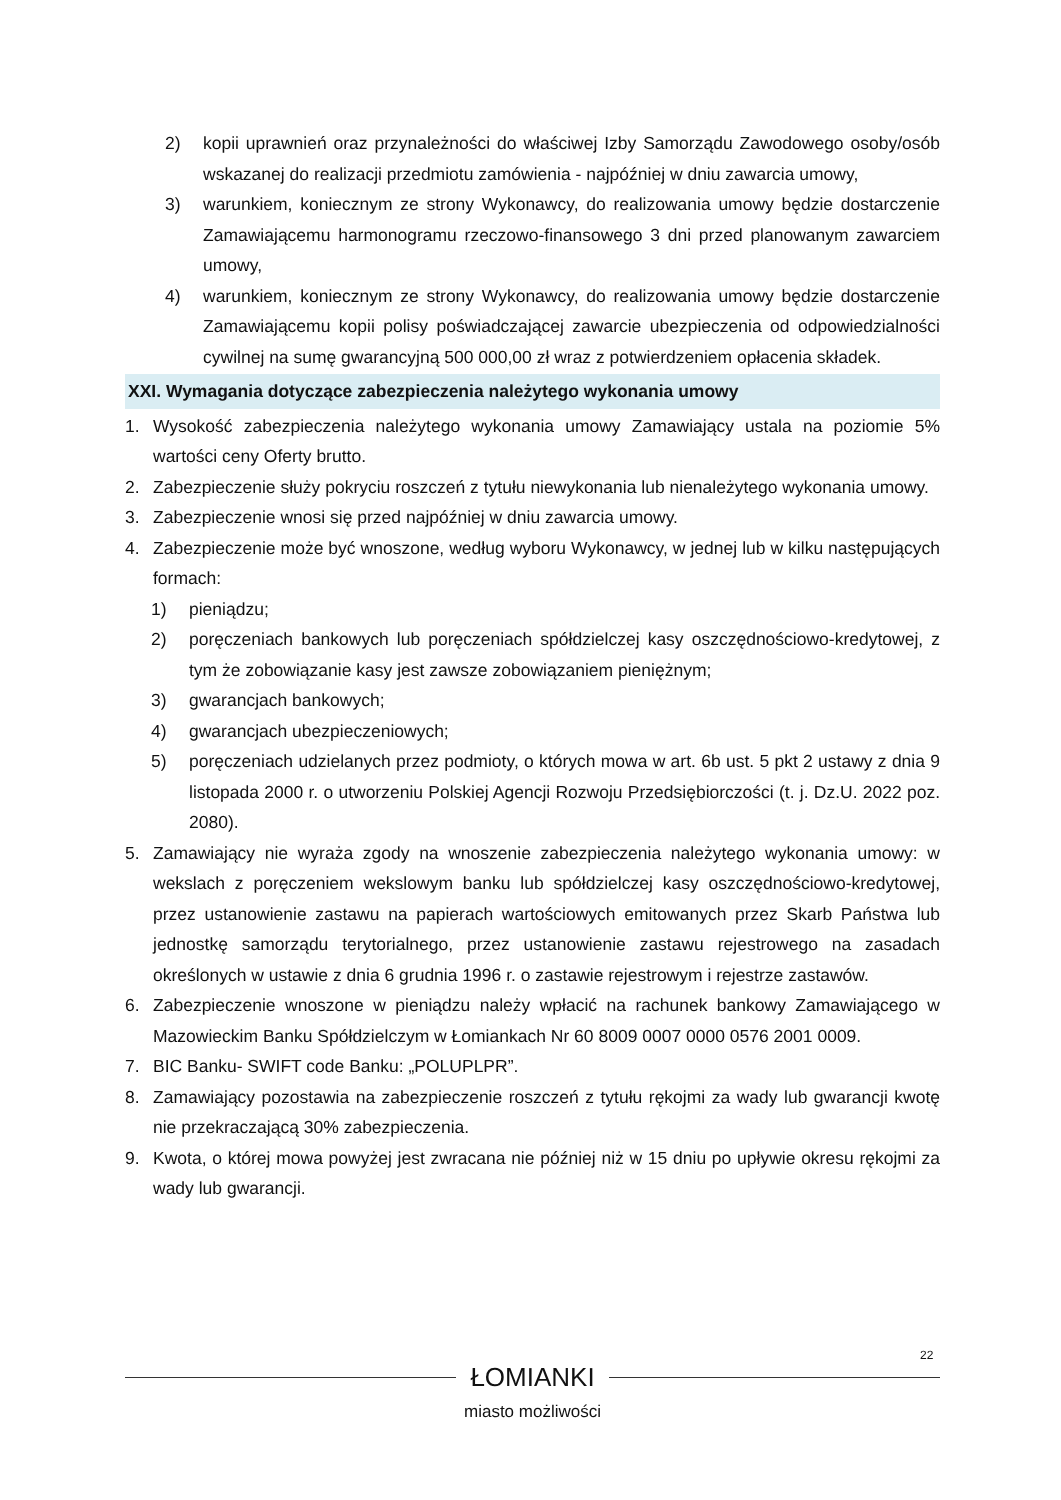2) kopii uprawnień oraz przynależności do właściwej Izby Samorządu Zawodowego osoby/osób wskazanej do realizacji przedmiotu zamówienia - najpóźniej w dniu zawarcia umowy,
3) warunkiem, koniecznym ze strony Wykonawcy, do realizowania umowy będzie dostarczenie Zamawiającemu harmonogramu rzeczowo-finansowego 3 dni przed planowanym zawarciem umowy,
4) warunkiem, koniecznym ze strony Wykonawcy, do realizowania umowy będzie dostarczenie Zamawiającemu kopii polisy poświadczającej zawarcie ubezpieczenia od odpowiedzialności cywilnej na sumę gwarancyjną 500 000,00 zł wraz z potwierdzeniem opłacenia składek.
XXI. Wymagania dotyczące zabezpieczenia należytego wykonania umowy
1. Wysokość zabezpieczenia należytego wykonania umowy Zamawiający ustala na poziomie 5% wartości ceny Oferty brutto.
2. Zabezpieczenie służy pokryciu roszczeń z tytułu niewykonania lub nienależytego wykonania umowy.
3. Zabezpieczenie wnosi się przed najpóźniej w dniu zawarcia umowy.
4. Zabezpieczenie może być wnoszone, według wyboru Wykonawcy, w jednej lub w kilku następujących formach:
1) pieniądzu;
2) poręczeniach bankowych lub poręczeniach spółdzielczej kasy oszczędnościowo-kredytowej, z tym że zobowiązanie kasy jest zawsze zobowiązaniem pieniężnym;
3) gwarancjach bankowych;
4) gwarancjach ubezpieczeniowych;
5) poręczeniach udzielanych przez podmioty, o których mowa w art. 6b ust. 5 pkt 2 ustawy z dnia 9 listopada 2000 r. o utworzeniu Polskiej Agencji Rozwoju Przedsiębiorczości (t. j. Dz.U. 2022 poz. 2080).
5. Zamawiający nie wyraża zgody na wnoszenie zabezpieczenia należytego wykonania umowy: w wekslach z poręczeniem wekslowym banku lub spółdzielczej kasy oszczędnościowo-kredytowej, przez ustanowienie zastawu na papierach wartościowych emitowanych przez Skarb Państwa lub jednostkę samorządu terytorialnego, przez ustanowienie zastawu rejestrowego na zasadach określonych w ustawie z dnia 6 grudnia 1996 r. o zastawie rejestrowym i rejestrze zastawów.
6. Zabezpieczenie wnoszone w pieniądzu należy wpłacić na rachunek bankowy Zamawiającego w Mazowieckim Banku Spółdzielczym w Łomiankach Nr 60 8009 0007 0000 0576 2001 0009.
7. BIC Banku- SWIFT code Banku: „POLUPLPR”.
8. Zamawiający pozostawia na zabezpieczenie roszczeń z tytułu rękojmi za wady lub gwarancji kwotę nie przekraczającą 30% zabezpieczenia.
9. Kwota, o której mowa powyżej jest zwracana nie później niż w 15 dniu po upływie okresu rękojmi za wady lub gwarancji.
22
ŁOMIANKI
miasto możliwości